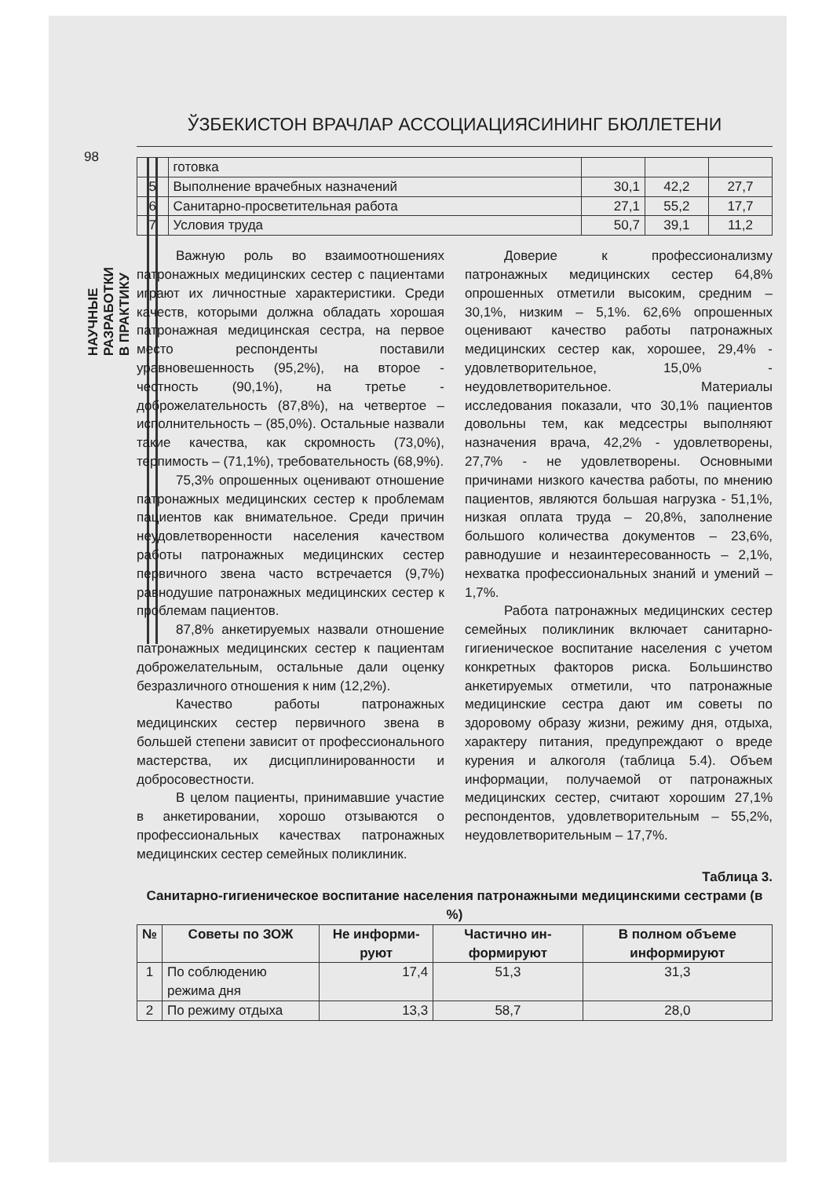ЎЗБЕКИСТОН ВРАЧЛАР АССОЦИАЦИЯСИНИНГ БЮЛЛЕТЕНИ
98
НАУЧНЫЕ РАЗРАБОТКИ В ПРАКТИКУ
| | готовка | | | |
| 5 | Выполнение врачебных назначений | 30,1 | 42,2 | 27,7 |
| 6 | Санитарно-просветительная работа | 27,1 | 55,2 | 17,7 |
| 7 | Условия труда | 50,7 | 39,1 | 11,2 |
Важную роль во взаимоотношениях патронажных медицинских сестер с пациентами играют их личностные характеристики. Среди качеств, которыми должна обладать хорошая патронажная медицинская сестра, на первое место респонденты поставили уравновешенность (95,2%), на второе - честность (90,1%), на третье - доброжелательность (87,8%), на четвертое – исполнительность – (85,0%). Остальные назвали такие качества, как скромность (73,0%), терпимость – (71,1%), требовательность (68,9%).
75,3% опрошенных оценивают отношение патронажных медицинских сестер к проблемам пациентов как внимательное. Среди причин неудовлетворенности населения качеством работы патронажных медицинских сестер первичного звена часто встречается (9,7%) равнодушие патронажных медицинских сестер к проблемам пациентов.
87,8% анкетируемых назвали отношение патронажных медицинских сестер к пациентам доброжелательным, остальные дали оценку безразличного отношения к ним (12,2%).
Качество работы патронажных медицинских сестер первичного звена в большей степени зависит от профессионального мастерства, их дисциплинированности и добросовестности.
В целом пациенты, принимавшие участие в анкетировании, хорошо отзываются о профессиональных качествах патронажных медицинских сестер семейных поликлиник.
Доверие к профессионализму патронажных медицинских сестер 64,8% опрошенных отметили высоким, средним – 30,1%, низким – 5,1%. 62,6% опрошенных оценивают качество работы патронажных медицинских сестер как, хорошее, 29,4% - удовлетворительное, 15,0% - неудовлетворительное. Материалы исследования показали, что 30,1% пациентов довольны тем, как медсестры выполняют назначения врача, 42,2% - удовлетворены, 27,7% - не удовлетворены. Основными причинами низкого качества работы, по мнению пациентов, являются большая нагрузка - 51,1%, низкая оплата труда – 20,8%, заполнение большого количества документов – 23,6%, равнодушие и незаинтересованность – 2,1%, нехватка профессиональных знаний и умений – 1,7%.
Работа патронажных медицинских сестер семейных поликлиник включает санитарно-гигиеническое воспитание населения с учетом конкретных факторов риска. Большинство анкетируемых отметили, что патронажные медицинские сестра дают им советы по здоровому образу жизни, режиму дня, отдыха, характеру питания, предупреждают о вреде курения и алкоголя (таблица 5.4). Объем информации, получаемой от патронажных медицинских сестер, считают хорошим 27,1% респондентов, удовлетворительным – 55,2%, неудовлетворительным – 17,7%.
Таблица 3.
Санитарно-гигиеническое воспитание населения патронажными медицинскими сестрами (в %)
| № | Советы по ЗОЖ | Не информи-руют | Частично ин-формируют | В полном объеме информируют |
| --- | --- | --- | --- | --- |
| 1 | По соблюдению режима дня | 17,4 | 51,3 | 31,3 |
| 2 | По режиму отдыха | 13,3 | 58,7 | 28,0 |